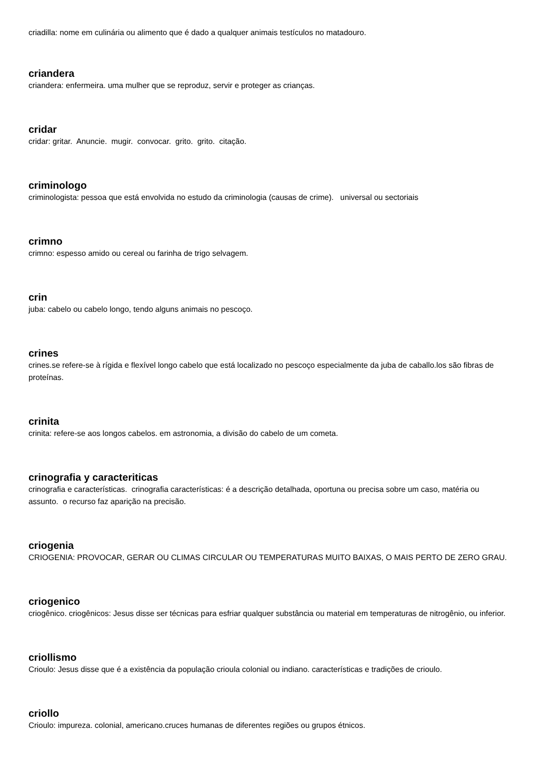criadilla: nome em culinária ou alimento que é dado a qualquer animais testículos no matadouro.
criandera
criandera: enfermeira. uma mulher que se reproduz, servir e proteger as crianças.
cridar
cridar: gritar. Anuncie. mugir. convocar. grito. grito. citação.
criminologo
criminologista: pessoa que está envolvida no estudo da criminologia (causas de crime). universal ou sectoriais
crimno
crimno: espesso amido ou cereal ou farinha de trigo selvagem.
crin
juba: cabelo ou cabelo longo, tendo alguns animais no pescoço.
crines
crines.se refere-se à rígida e flexível longo cabelo que está localizado no pescoço especialmente da juba de caballo.los são fibras de proteínas.
crinita
crinita: refere-se aos longos cabelos. em astronomia, a divisão do cabelo de um cometa.
crinografia y caracteriticas
crinografia e características. crinografia características: é a descrição detalhada, oportuna ou precisa sobre um caso, matéria ou assunto. o recurso faz aparição na precisão.
criogenia
CRIOGENIA: PROVOCAR, GERAR OU CLIMAS CIRCULAR OU TEMPERATURAS MUITO BAIXAS, O MAIS PERTO DE ZERO GRAU.
criogenico
criogênico. criogênicos: Jesus disse ser técnicas para esfriar qualquer substância ou material em temperaturas de nitrogênio, ou inferior.
criollismo
Crioulo: Jesus disse que é a existência da população crioula colonial ou indiano. características e tradições de crioulo.
criollo
Crioulo: impureza. colonial, americano.cruces humanas de diferentes regiões ou grupos étnicos.